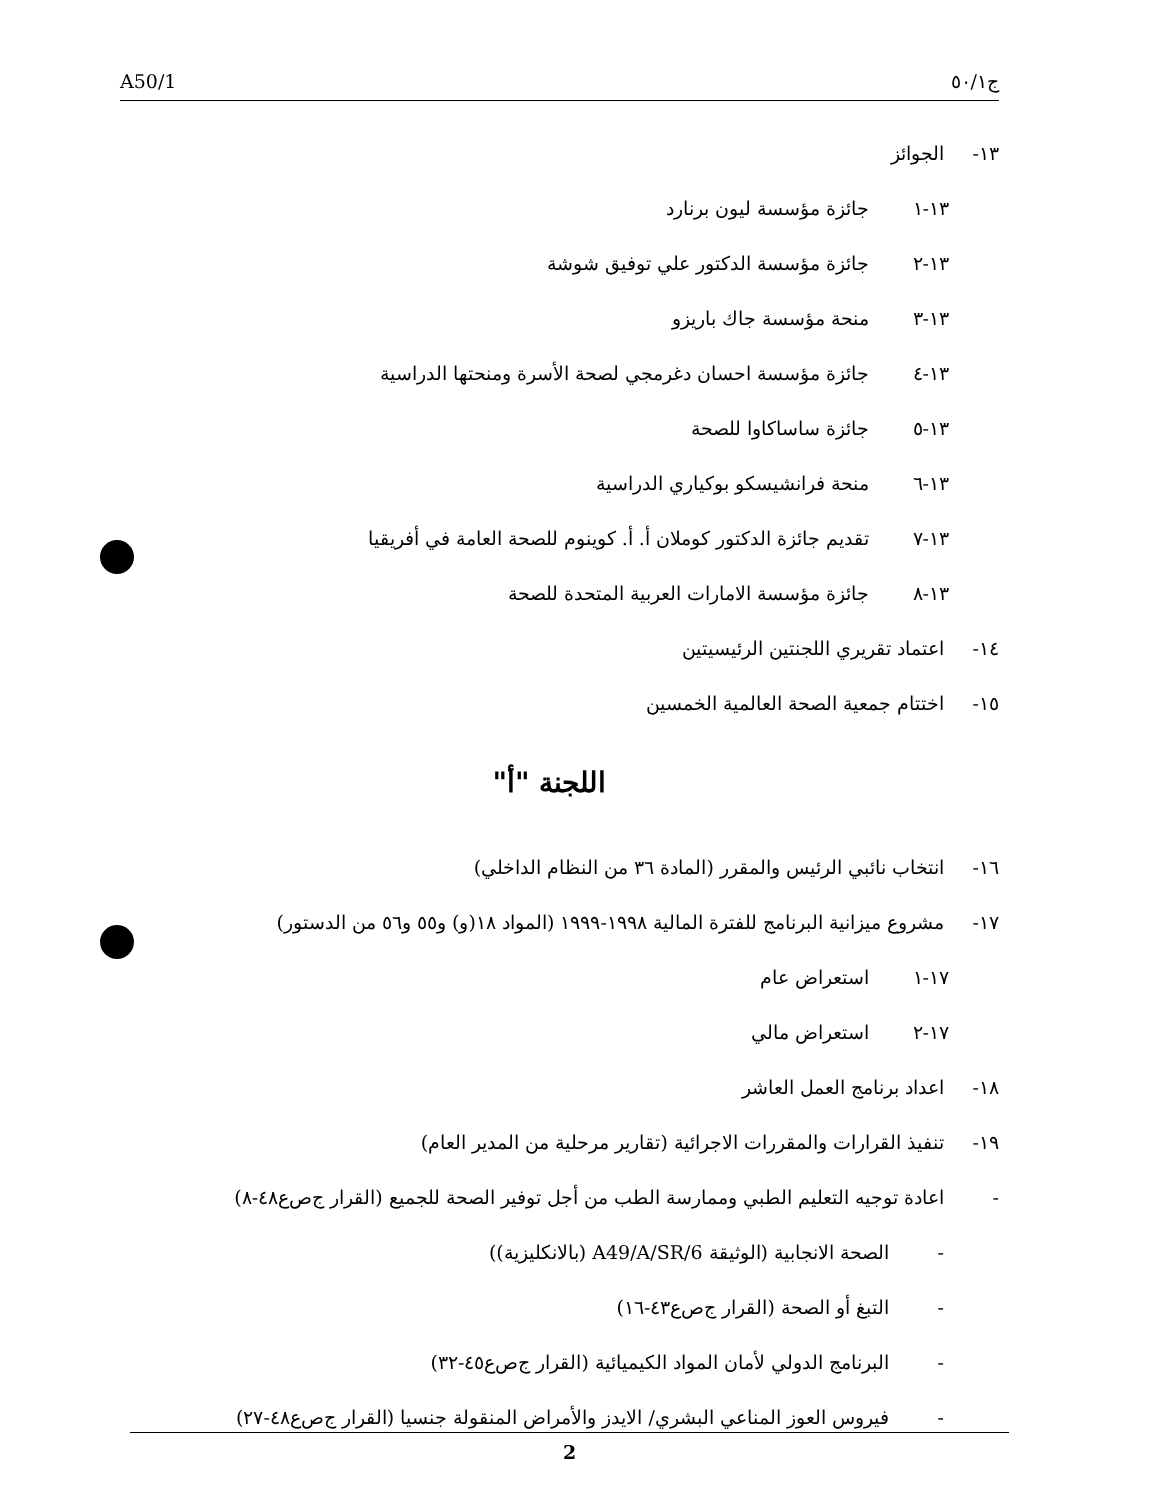A50/1 ج٥٠/١
١٣- الجوائز
١٣-١ جائزة مؤسسة ليون برنارد
١٣-٢ جائزة مؤسسة الدكتور علي توفيق شوشة
١٣-٣ منحة مؤسسة جاك باريزو
١٣-٤ جائزة مؤسسة احسان دغرمجي لصحة الأسرة ومنحتها الدراسية
١٣-٥ جائزة ساساكاوا للصحة
١٣-٦ منحة فرانشيسكو بوكياري الدراسية
١٣-٧ تقديم جائزة الدكتور كوملان أ. أ. كوينوم للصحة العامة في أفريقيا
١٣-٨ جائزة مؤسسة الامارات العربية المتحدة للصحة
١٤- اعتماد تقريري اللجنتين الرئيسيتين
١٥- اختتام جمعية الصحة العالمية الخمسين
اللجنة "أ"
١٦- انتخاب نائبي الرئيس والمقرر (المادة ٣٦ من النظام الداخلي)
١٧- مشروع ميزانية البرنامج للفترة المالية ١٩٩٨-١٩٩٩ (المواد ١٨(و) و٥٥ و٥٦ من الدستور)
١٧-١ استعراض عام
١٧-٢ استعراض مالي
١٨- اعداد برنامج العمل العاشر
١٩- تنفيذ القرارات والمقررات الاجرائية (تقارير مرحلية من المدير العام)
- اعادة توجيه التعليم الطبي وممارسة الطب من أجل توفير الصحة للجميع (القرار ج‌ص‌ع٤٨-٨)
- الصحة الانجابية (الوثيقة A49/A/SR/6 (بالانكليزية))
- التبغ أو الصحة (القرار ج‌ص‌ع٤٣-١٦)
- البرنامج الدولي لأمان المواد الكيميائية (القرار ج‌ص‌ع٤٥-٣٢)
- فيروس العوز المناعي البشري/ الايدز والأمراض المنقولة جنسيا (القرار ج‌ص‌ع٤٨-٢٧)
2